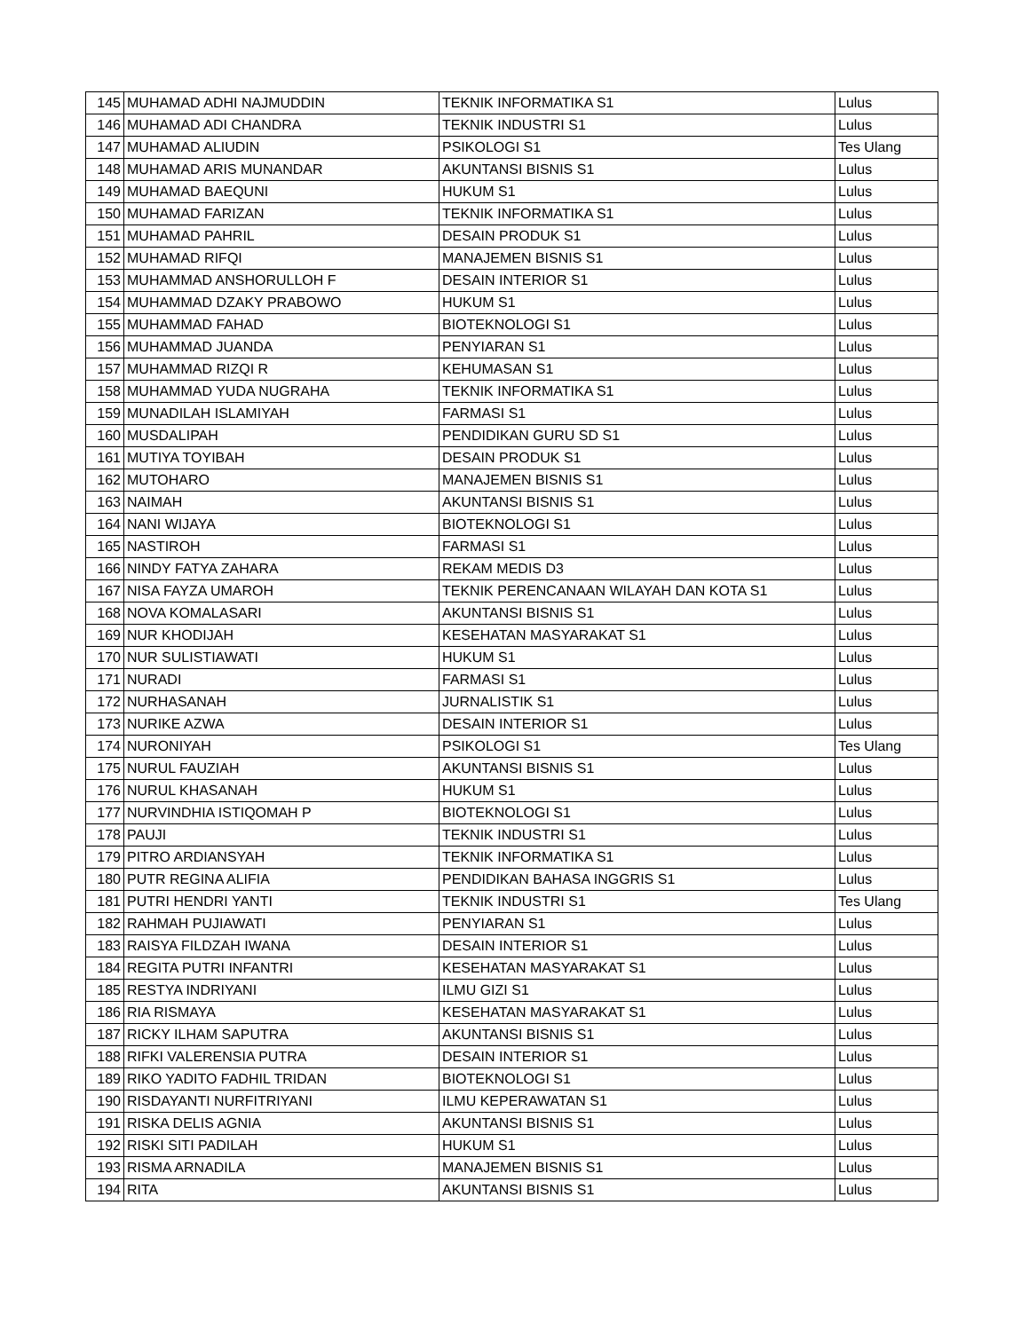| 145 | MUHAMAD ADHI NAJMUDDIN | TEKNIK INFORMATIKA S1 | Lulus |
| 146 | MUHAMAD ADI CHANDRA | TEKNIK INDUSTRI S1 | Lulus |
| 147 | MUHAMAD ALIUDIN | PSIKOLOGI S1 | Tes Ulang |
| 148 | MUHAMAD ARIS MUNANDAR | AKUNTANSI BISNIS S1 | Lulus |
| 149 | MUHAMAD BAEQUNI | HUKUM S1 | Lulus |
| 150 | MUHAMAD FARIZAN | TEKNIK INFORMATIKA S1 | Lulus |
| 151 | MUHAMAD PAHRIL | DESAIN PRODUK S1 | Lulus |
| 152 | MUHAMAD RIFQI | MANAJEMEN BISNIS S1 | Lulus |
| 153 | MUHAMMAD ANSHORULLOH F | DESAIN INTERIOR S1 | Lulus |
| 154 | MUHAMMAD DZAKY PRABOWO | HUKUM S1 | Lulus |
| 155 | MUHAMMAD FAHAD | BIOTEKNOLOGI S1 | Lulus |
| 156 | MUHAMMAD JUANDA | PENYIARAN S1 | Lulus |
| 157 | MUHAMMAD RIZQI R | KEHUMASAN S1 | Lulus |
| 158 | MUHAMMAD YUDA NUGRAHA | TEKNIK INFORMATIKA S1 | Lulus |
| 159 | MUNADILAH ISLAMIYAH | FARMASI S1 | Lulus |
| 160 | MUSDALIPAH | PENDIDIKAN GURU SD S1 | Lulus |
| 161 | MUTIYA TOYIBAH | DESAIN PRODUK S1 | Lulus |
| 162 | MUTOHARO | MANAJEMEN BISNIS S1 | Lulus |
| 163 | NAIMAH | AKUNTANSI BISNIS S1 | Lulus |
| 164 | NANI WIJAYA | BIOTEKNOLOGI S1 | Lulus |
| 165 | NASTIROH | FARMASI S1 | Lulus |
| 166 | NINDY FATYA ZAHARA | REKAM MEDIS D3 | Lulus |
| 167 | NISA FAYZA UMAROH | TEKNIK PERENCANAAN WILAYAH DAN KOTA S1 | Lulus |
| 168 | NOVA KOMALASARI | AKUNTANSI BISNIS S1 | Lulus |
| 169 | NUR KHODIJAH | KESEHATAN MASYARAKAT S1 | Lulus |
| 170 | NUR SULISTIAWATI | HUKUM S1 | Lulus |
| 171 | NURADI | FARMASI S1 | Lulus |
| 172 | NURHASANAH | JURNALISTIK S1 | Lulus |
| 173 | NURIKE AZWA | DESAIN INTERIOR S1 | Lulus |
| 174 | NURONIYAH | PSIKOLOGI S1 | Tes Ulang |
| 175 | NURUL FAUZIAH | AKUNTANSI BISNIS S1 | Lulus |
| 176 | NURUL KHASANAH | HUKUM S1 | Lulus |
| 177 | NURVINDHIA ISTIQOMAH P | BIOTEKNOLOGI S1 | Lulus |
| 178 | PAUJI | TEKNIK INDUSTRI S1 | Lulus |
| 179 | PITRO ARDIANSYAH | TEKNIK INFORMATIKA S1 | Lulus |
| 180 | PUTR REGINA ALIFIA | PENDIDIKAN BAHASA INGGRIS S1 | Lulus |
| 181 | PUTRI HENDRI YANTI | TEKNIK INDUSTRI S1 | Tes Ulang |
| 182 | RAHMAH PUJIAWATI | PENYIARAN S1 | Lulus |
| 183 | RAISYA FILDZAH IWANA | DESAIN INTERIOR S1 | Lulus |
| 184 | REGITA PUTRI INFANTRI | KESEHATAN MASYARAKAT S1 | Lulus |
| 185 | RESTYA INDRIYANI | ILMU GIZI S1 | Lulus |
| 186 | RIA RISMAYA | KESEHATAN MASYARAKAT S1 | Lulus |
| 187 | RICKY ILHAM SAPUTRA | AKUNTANSI BISNIS S1 | Lulus |
| 188 | RIFKI VALERENSIA PUTRA | DESAIN INTERIOR S1 | Lulus |
| 189 | RIKO YADITO FADHIL TRIDAN | BIOTEKNOLOGI S1 | Lulus |
| 190 | RISDAYANTI NURFITRIYANI | ILMU KEPERAWATAN S1 | Lulus |
| 191 | RISKA DELIS AGNIA | AKUNTANSI BISNIS S1 | Lulus |
| 192 | RISKI SITI PADILAH | HUKUM S1 | Lulus |
| 193 | RISMA ARNADILA | MANAJEMEN BISNIS S1 | Lulus |
| 194 | RITA | AKUNTANSI BISNIS S1 | Lulus |